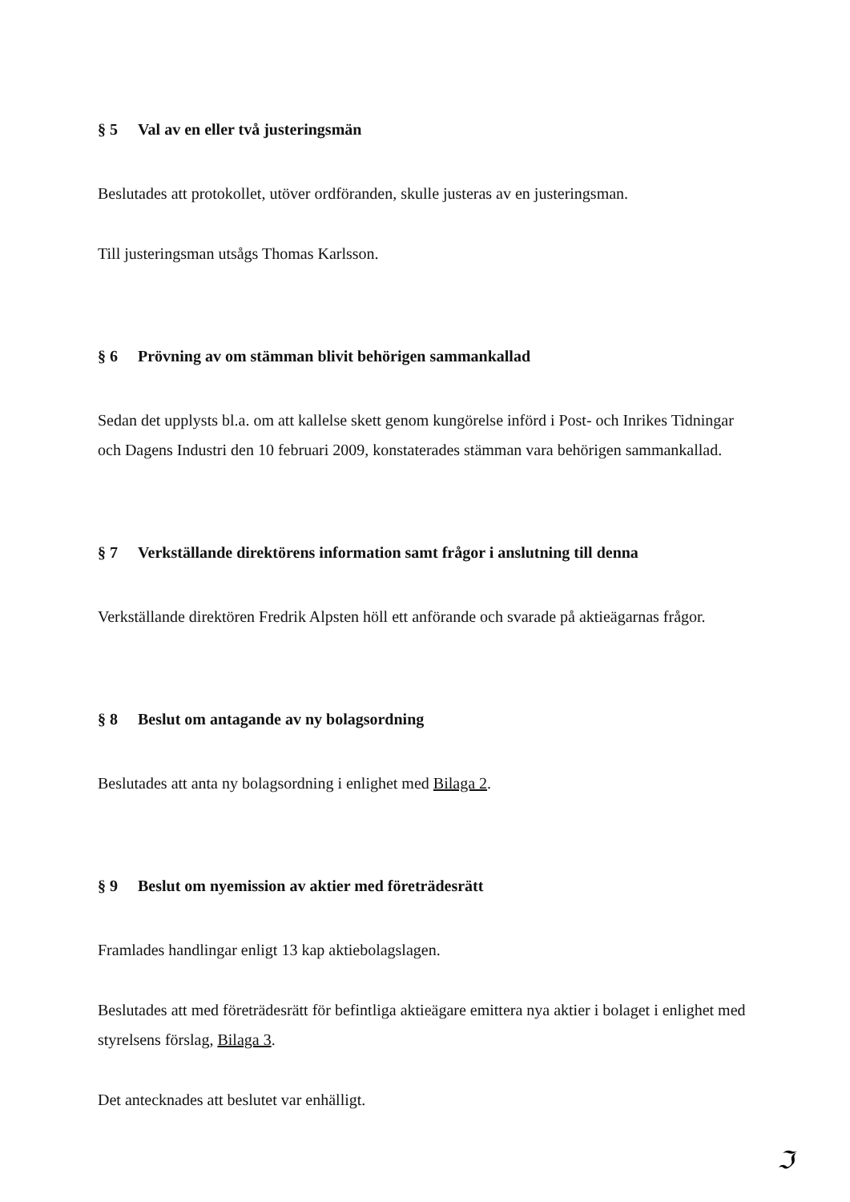§ 5 Val av en eller två justeringsmän
Beslutades att protokollet, utöver ordföranden, skulle justeras av en justeringsman.
Till justeringsman utsågs Thomas Karlsson.
§ 6 Prövning av om stämman blivit behörigen sammankallad
Sedan det upplysts bl.a. om att kallelse skett genom kungörelse införd i Post- och Inrikes Tidningar och Dagens Industri den 10 februari 2009, konstaterades stämman vara behörigen sammankallad.
§ 7 Verkställande direktörens information samt frågor i anslutning till denna
Verkställande direktören Fredrik Alpsten höll ett anförande och svarade på aktieägarnas frågor.
§ 8 Beslut om antagande av ny bolagsordning
Beslutades att anta ny bolagsordning i enlighet med Bilaga 2.
§ 9 Beslut om nyemission av aktier med företrädesrätt
Framlades handlingar enligt 13 kap aktiebolagslagen.
Beslutades att med företrädesrätt för befintliga aktieägare emittera nya aktier i bolaget i enlighet med styrelsens förslag, Bilaga 3.
Det antecknades att beslutet var enhälligt.
ℑ